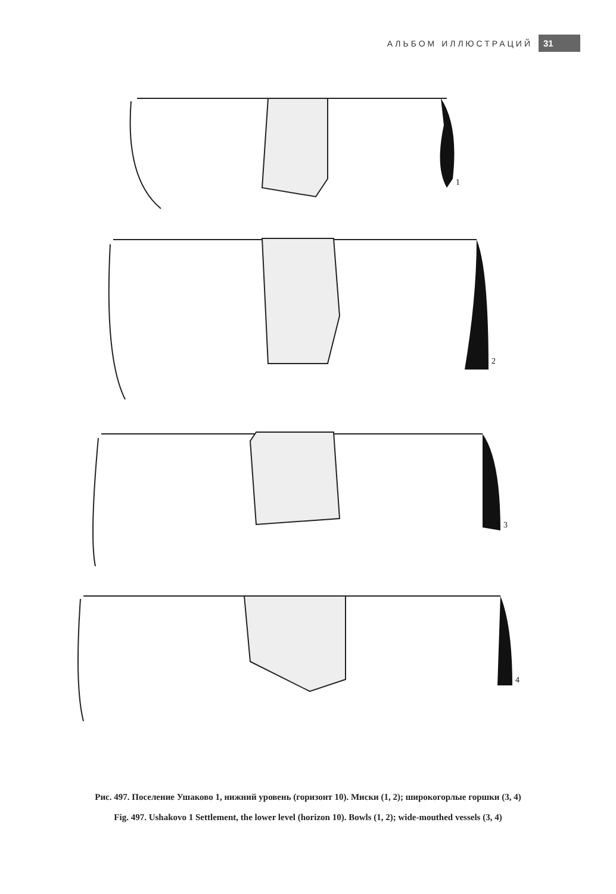АЛЬБОМ ИЛЛЮСТРАЦИЙ 31
1
2
3
4
Рис. 497. Поселение Ушаково 1, нижний уровень (горизонт 10). Миски (1, 2); широкогорлые горшки (3, 4)
Fig. 497. Ushakovo 1 Settlement, the lower level (horizon 10). Bowls (1, 2); wide-mouthed vessels (3, 4)